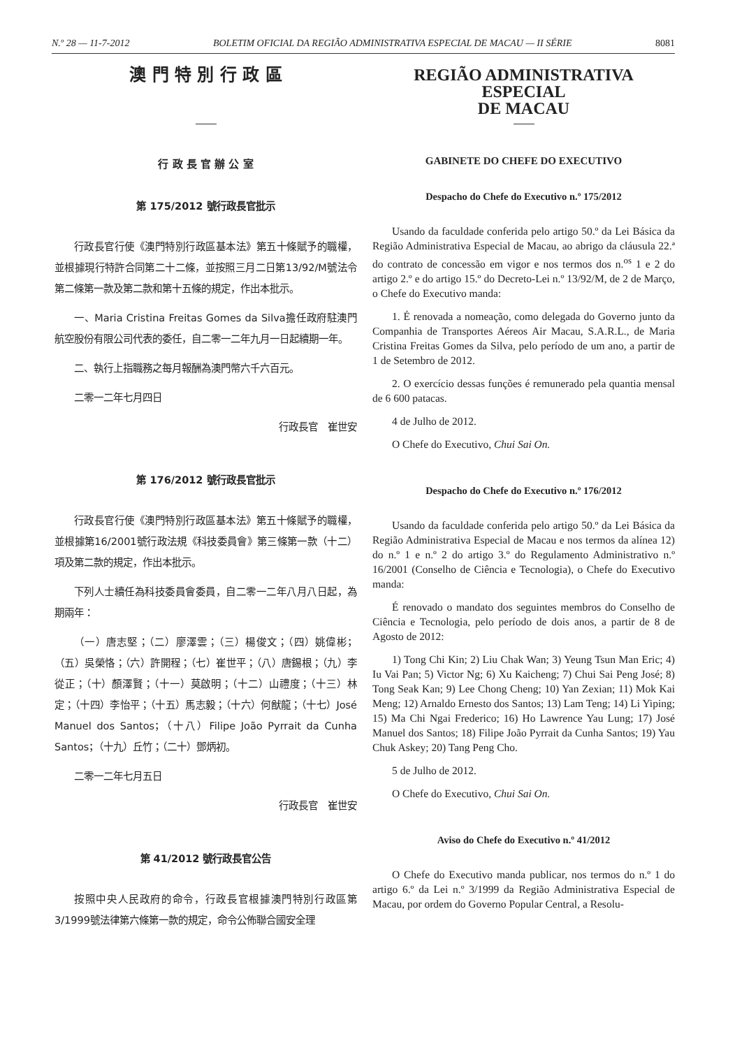N.º 28 — 11-7-2012 BOLETIM OFICIAL DA REGIÃO ADMINISTRATIVA ESPECIAL DE MACAU — II SÉRIE 8081
澳 門 特 別 行 政 區
行 政 長 官 辦 公 室
第 175/2012 號行政長官批示
行政長官行使《澳門特別行政區基本法》第五十條賦予的職權，並根據現行特許合同第二十二條，並按照三月二日第13/92/M號法令第二條第一款及第二款和第十五條的規定，作出本批示。
一、Maria Cristina Freitas Gomes da Silva擔任政府駐澳門航空股份有限公司代表的委任，自二零一二年九月一日起續期一年。
二、執行上指職務之每月報酬為澳門幣六千六百元。
二零一二年七月四日
行政長官　崔世安
第 176/2012 號行政長官批示
行政長官行使《澳門特別行政區基本法》第五十條賦予的職權，並根據第16/2001號行政法規《科技委員會》第三條第一款（十二）項及第二款的規定，作出本批示。
下列人士續任為科技委員會委員，自二零一二年八月八日起，為期兩年：
（一）唐志堅；（二）廖澤雲；（三）楊俊文；（四）姚偉彬；（五）吳榮恪；（六）許開程；（七）崔世平；（八）唐錫根；（九）李從正；（十）顏澤賢；（十一）莫啟明；（十二）山禮度；（十三）林定；（十四）李怡平；（十五）馬志毅；（十六）何猷龍；（十七）José Manuel dos Santos；（十八）Filipe João Pyrrait da Cunha Santos；（十九）丘竹；（二十）鄧炳初。
二零一二年七月五日
行政長官　崔世安
第 41/2012 號行政長官公告
按照中央人民政府的命令，行政長官根據澳門特別行政區第3/1999號法律第六條第一款的規定，命令公佈聯合國安全理
REGIÃO ADMINISTRATIVA ESPECIAL
DE MACAU
GABINETE DO CHEFE DO EXECUTIVO
Despacho do Chefe do Executivo n.º 175/2012
Usando da faculdade conferida pelo artigo 50.º da Lei Básica da Região Administrativa Especial de Macau, ao abrigo da cláusula 22.ª do contrato de concessão em vigor e nos termos dos n.<sup>os</sup> 1 e 2 do artigo 2.º e do artigo 15.º do Decreto-Lei n.º 13/92/M, de 2 de Março, o Chefe do Executivo manda:
1. É renovada a nomeação, como delegada do Governo junto da Companhia de Transportes Aéreos Air Macau, S.A.R.L., de Maria Cristina Freitas Gomes da Silva, pelo período de um ano, a partir de 1 de Setembro de 2012.
2. O exercício dessas funções é remunerado pela quantia mensal de 6 600 patacas.
4 de Julho de 2012.
O Chefe do Executivo, Chui Sai On.
Despacho do Chefe do Executivo n.º 176/2012
Usando da faculdade conferida pelo artigo 50.º da Lei Básica da Região Administrativa Especial de Macau e nos termos da alínea 12) do n.º 1 e n.º 2 do artigo 3.º do Regulamento Administrativo n.º 16/2001 (Conselho de Ciência e Tecnologia), o Chefe do Executivo manda:
É renovado o mandato dos seguintes membros do Conselho de Ciência e Tecnologia, pelo período de dois anos, a partir de 8 de Agosto de 2012:
1) Tong Chi Kin; 2) Liu Chak Wan; 3) Yeung Tsun Man Eric; 4) Iu Vai Pan; 5) Victor Ng; 6) Xu Kaicheng; 7) Chui Sai Peng José; 8) Tong Seak Kan; 9) Lee Chong Cheng; 10) Yan Zexian; 11) Mok Kai Meng; 12) Arnaldo Ernesto dos Santos; 13) Lam Teng; 14) Li Yiping; 15) Ma Chi Ngai Frederico; 16) Ho Lawrence Yau Lung; 17) José Manuel dos Santos; 18) Filipe João Pyrrait da Cunha Santos; 19) Yau Chuk Askey; 20) Tang Peng Cho.
5 de Julho de 2012.
O Chefe do Executivo, Chui Sai On.
Aviso do Chefe do Executivo n.º 41/2012
O Chefe do Executivo manda publicar, nos termos do n.º 1 do artigo 6.º da Lei n.º 3/1999 da Região Administrativa Especial de Macau, por ordem do Governo Popular Central, a Resolu-